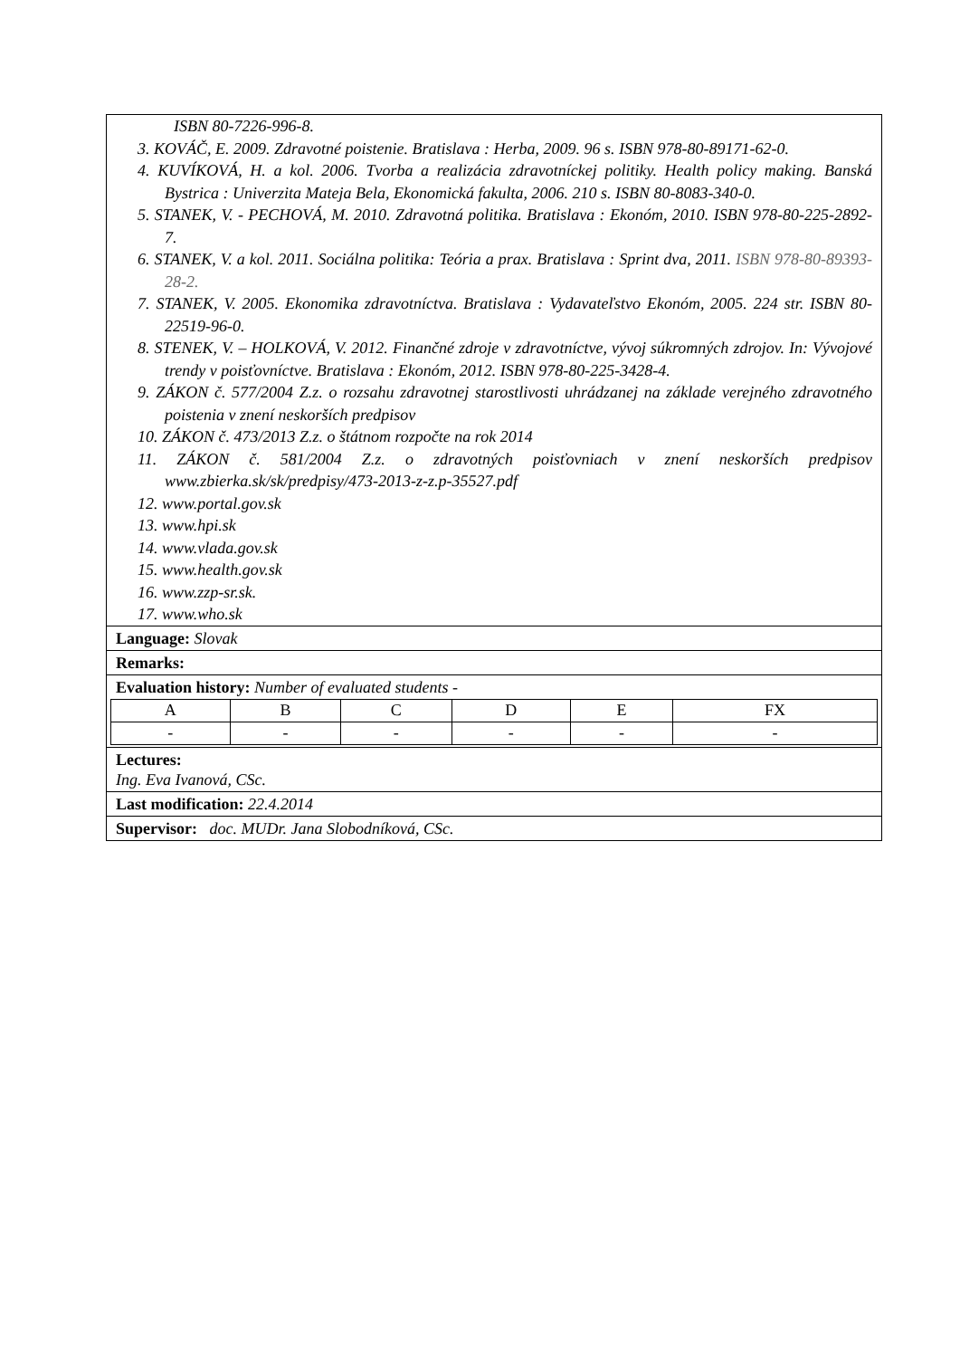ISBN 80-7226-996-8.
3. KOVÁČ, E. 2009. Zdravotné poistenie. Bratislava : Herba, 2009. 96 s. ISBN 978-80-89171-62-0.
4. KUVÍKOVÁ, H. a kol. 2006. Tvorba a realizácia zdravotníckej politiky. Health policy making. Banská Bystrica : Univerzita Mateja Bela, Ekonomická fakulta, 2006. 210 s. ISBN 80-8083-340-0.
5. STANEK, V. - PECHOVÁ, M. 2010. Zdravotná politika. Bratislava : Ekonóm, 2010. ISBN 978-80-225-2892-7.
6. STANEK, V. a kol. 2011. Sociálna politika: Teória a prax. Bratislava : Sprint dva, 2011. ISBN 978-80-89393-28-2.
7. STANEK, V. 2005. Ekonomika zdravotníctva. Bratislava : Vydavateľstvo Ekonóm, 2005. 224 str. ISBN 80-22519-96-0.
8. STENEK, V. – HOLKOVÁ, V. 2012. Finančné zdroje v zdravotníctve, vývoj súkromných zdrojov. In: Vývojové trendy v poisťovníctve. Bratislava : Ekonóm, 2012. ISBN 978-80-225-3428-4.
9. ZÁKON č. 577/2004 Z.z. o rozsahu zdravotnej starostlivosti uhrádzanej na základe verejného zdravotného poistenia v znení neskorších predpisov
10. ZÁKON č. 473/2013 Z.z. o štátnom rozpočte na rok 2014
11. ZÁKON č. 581/2004 Z.z. o zdravotných poisťovniach v znení neskorších predpisov www.zbierka.sk/sk/predpisy/473-2013-z-z.p-35527.pdf
12. www.portal.gov.sk
13. www.hpi.sk
14. www.vlada.gov.sk
15. www.health.gov.sk
16. www.zzp-sr.sk.
17. www.who.sk
Language: Slovak
Remarks:
Evaluation history: Number of evaluated students -
| A | B | C | D | E | FX |
| - | - | - | - | - | - |
Lectures:
Ing. Eva Ivanová, CSc.
Last modification: 22.4.2014
Supervisor: doc. MUDr. Jana Slobodníková, CSc.